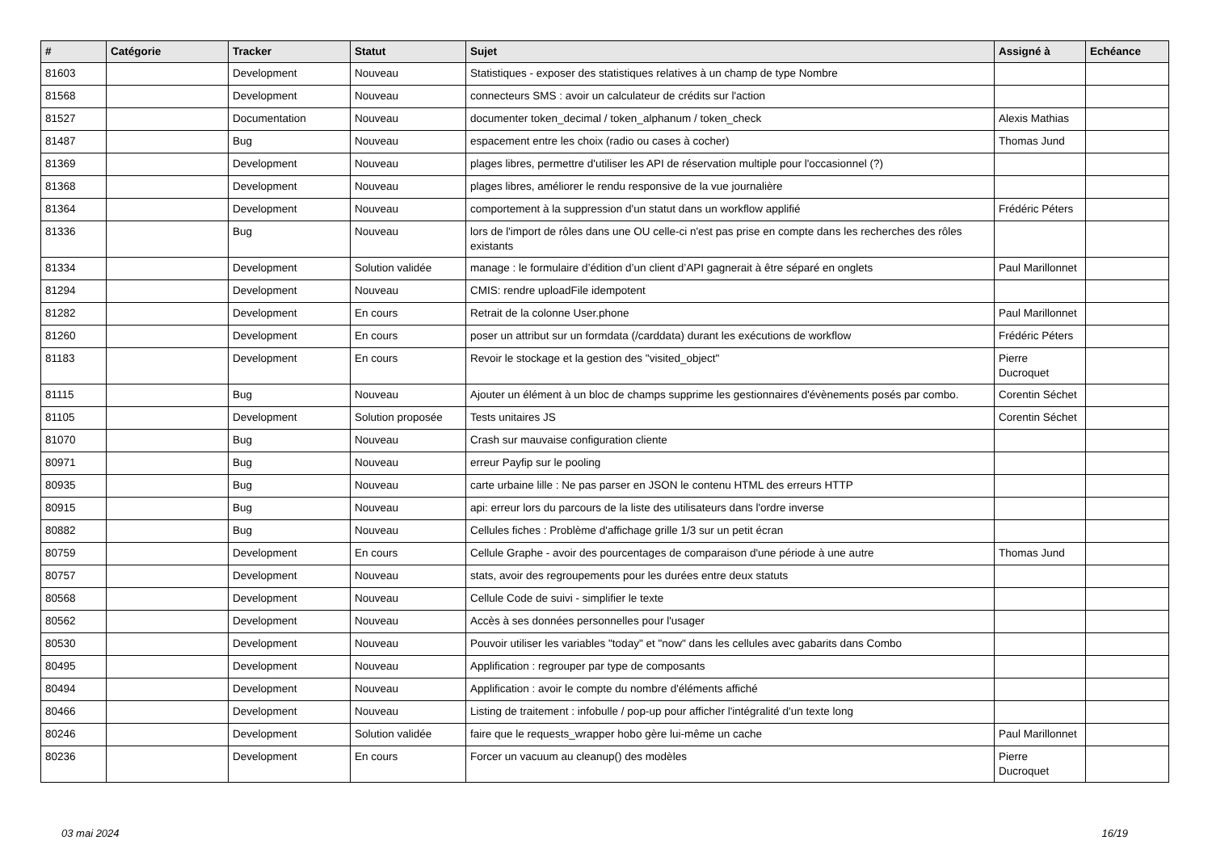| # | Catégorie | Tracker | Statut | Sujet | Assigné à | Echéance |
| --- | --- | --- | --- | --- | --- | --- |
| 81603 | | Development | Nouveau | Statistiques - exposer des statistiques relatives à un champ de type Nombre | | |
| 81568 | | Development | Nouveau | connecteurs SMS : avoir un calculateur de crédits sur l'action | | |
| 81527 | | Documentation | Nouveau | documenter token_decimal / token_alphanum / token_check | Alexis Mathias | |
| 81487 | | Bug | Nouveau | espacement entre les choix (radio ou cases à cocher) | Thomas Jund | |
| 81369 | | Development | Nouveau | plages libres, permettre d'utiliser les API de réservation multiple pour l'occasionnel (?) | | |
| 81368 | | Development | Nouveau | plages libres, améliorer le rendu responsive de la vue journalière | | |
| 81364 | | Development | Nouveau | comportement à la suppression d'un statut dans un workflow applifié | Frédéric Péters | |
| 81336 | | Bug | Nouveau | lors de l'import de rôles dans une OU celle-ci n'est pas prise en compte dans les recherches des rôles existants | | |
| 81334 | | Development | Solution validée | manage : le formulaire d’édition d’un client d’API gagnerait à être séparé en onglets | Paul Marillonnet | |
| 81294 | | Development | Nouveau | CMIS: rendre uploadFile idempotent | | |
| 81282 | | Development | En cours | Retrait de la colonne User.phone | Paul Marillonnet | |
| 81260 | | Development | En cours | poser un attribut sur un formdata (/carddata) durant les exécutions de workflow | Frédéric Péters | |
| 81183 | | Development | En cours | Revoir le stockage et la gestion des "visited_object" | Pierre Ducroquet | |
| 81115 | | Bug | Nouveau | Ajouter un élément à un bloc de champs supprime les gestionnaires d'évènements posés par combo. | Corentin Séchet | |
| 81105 | | Development | Solution proposée | Tests unitaires JS | Corentin Séchet | |
| 81070 | | Bug | Nouveau | Crash sur mauvaise configuration cliente | | |
| 80971 | | Bug | Nouveau | erreur Payfip sur le pooling | | |
| 80935 | | Bug | Nouveau | carte urbaine lille : Ne pas parser en JSON le contenu HTML des erreurs HTTP | | |
| 80915 | | Bug | Nouveau | api: erreur lors du parcours de la liste des utilisateurs dans l'ordre inverse | | |
| 80882 | | Bug | Nouveau | Cellules fiches : Problème d'affichage grille 1/3 sur un petit écran | | |
| 80759 | | Development | En cours | Cellule Graphe - avoir des pourcentages de comparaison d'une période à une autre | Thomas Jund | |
| 80757 | | Development | Nouveau | stats, avoir des regroupements pour les durées entre deux statuts | | |
| 80568 | | Development | Nouveau | Cellule Code de suivi - simplifier le texte | | |
| 80562 | | Development | Nouveau | Accès à ses données personnelles pour l'usager | | |
| 80530 | | Development | Nouveau | Pouvoir utiliser les variables "today" et "now" dans les cellules avec gabarits dans Combo | | |
| 80495 | | Development | Nouveau | Applification : regrouper par type de composants | | |
| 80494 | | Development | Nouveau | Applification : avoir le compte du nombre d'éléments affiché | | |
| 80466 | | Development | Nouveau | Listing de traitement : infobulle / pop-up pour afficher l'intégralité d'un texte long | | |
| 80246 | | Development | Solution validée | faire que le requests_wrapper hobo gère lui-même un cache | Paul Marillonnet | |
| 80236 | | Development | En cours | Forcer un vacuum au cleanup() des modèles | Pierre Ducroquet | |
03 mai 2024 16/19